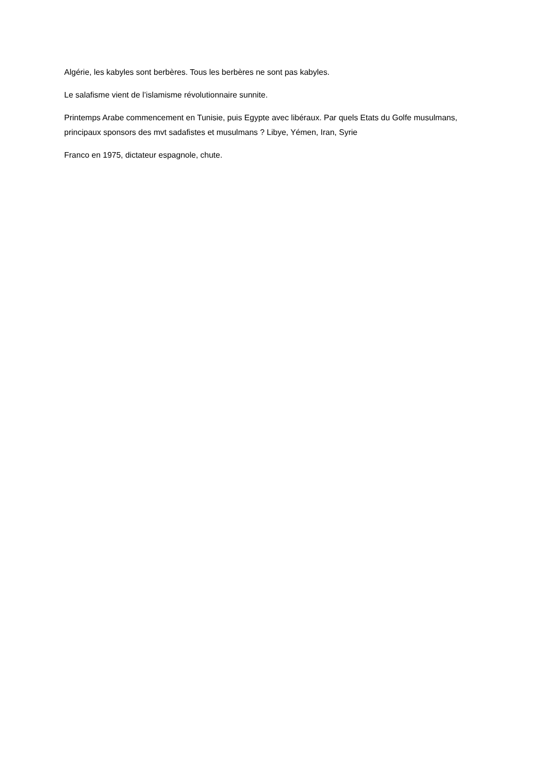Algérie, les kabyles sont berbères. Tous les berbères ne sont pas kabyles.
Le salafisme vient de l’islamisme révolutionnaire sunnite.
Printemps Arabe commencement en Tunisie, puis Egypte avec libéraux. Par quels Etats du Golfe musulmans, principaux sponsors des mvt sadafistes et musulmans ? Libye, Yémen, Iran, Syrie
Franco en 1975, dictateur espagnole, chute.